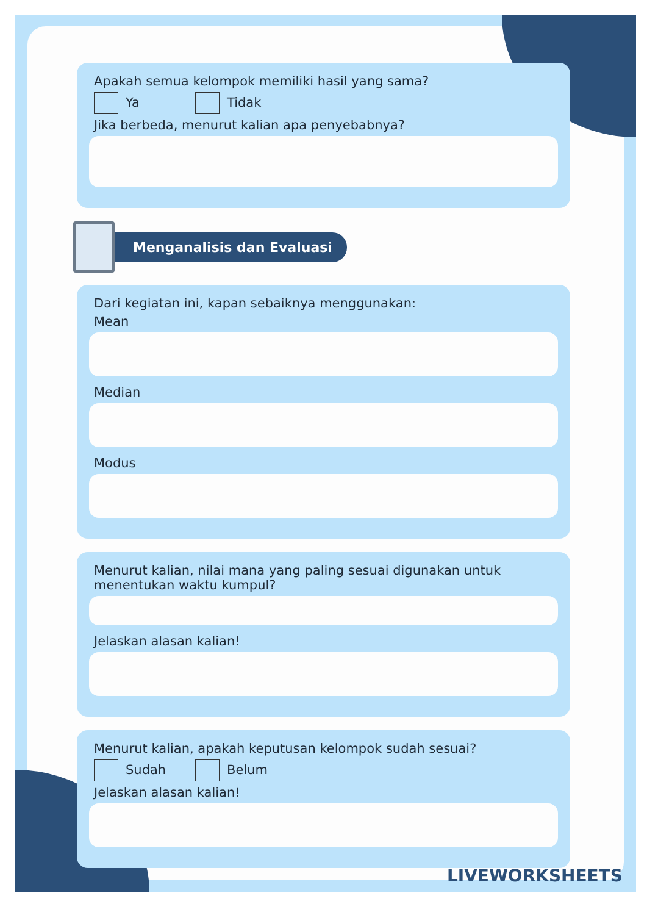Apakah semua kelompok memiliki hasil yang sama?
Ya Tidak
Jika berbeda, menurut kalian apa penyebabnya?
Menganalisis dan Evaluasi
Dari kegiatan ini, kapan sebaiknya menggunakan:
Mean
Median
Modus
Menurut kalian, nilai mana yang paling sesuai digunakan untuk menentukan waktu kumpul?
Jelaskan alasan kalian!
Menurut kalian, apakah keputusan kelompok sudah sesuai?
Sudah Belum
Jelaskan alasan kalian!
LIVEWORKSHEETS